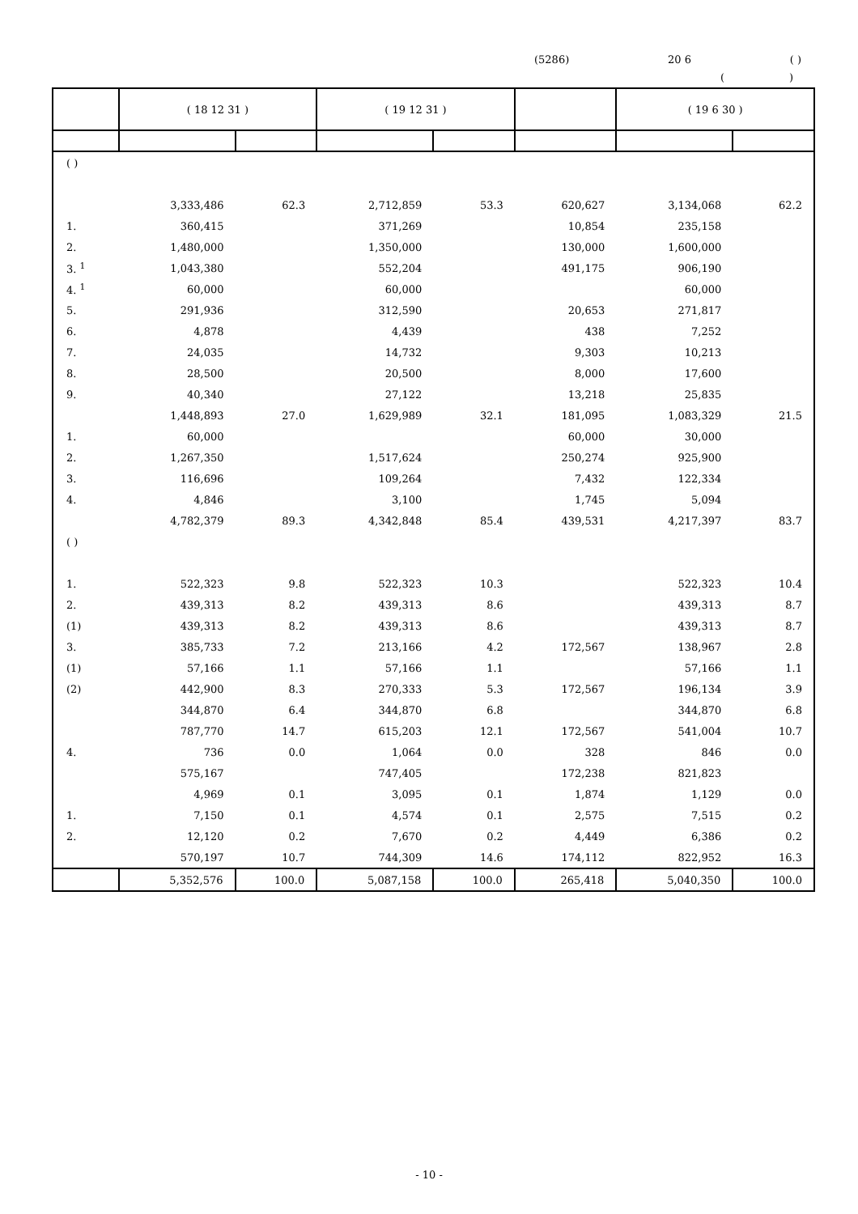(5286) 20 6 ( )
()
| | ( 18 12 31 ) | | ( 19 12 31 ) | | | ( 19 6 30 ) | |
| --- | --- | --- | --- | --- | --- | --- | --- |
| ( ) | | | | | | | |
| | 3,333,486 | 62.3 | 2,712,859 | 53.3 | 620,627 | 3,134,068 | 62.2 |
| 1. | 360,415 | | 371,269 | | 10,854 | 235,158 | |
| 2. | 1,480,000 | | 1,350,000 | | 130,000 | 1,600,000 | |
| 3. <sup>1</sup> | 1,043,380 | | 552,204 | | 491,175 | 906,190 | |
| 4. <sup>1</sup> | 60,000 | | 60,000 | | | 60,000 | |
| 5. | 291,936 | | 312,590 | | 20,653 | 271,817 | |
| 6. | 4,878 | | 4,439 | | 438 | 7,252 | |
| 7. | 24,035 | | 14,732 | | 9,303 | 10,213 | |
| 8. | 28,500 | | 20,500 | | 8,000 | 17,600 | |
| 9. | 40,340 | | 27,122 | | 13,218 | 25,835 | |
| | 1,448,893 | 27.0 | 1,629,989 | 32.1 | 181,095 | 1,083,329 | 21.5 |
| 1. | 60,000 | | | | 60,000 | 30,000 | |
| 2. | 1,267,350 | | 1,517,624 | | 250,274 | 925,900 | |
| 3. | 116,696 | | 109,264 | | 7,432 | 122,334 | |
| 4. | 4,846 | | 3,100 | | 1,745 | 5,094 | |
| | 4,782,379 | 89.3 | 4,342,848 | 85.4 | 439,531 | 4,217,397 | 83.7 |
| ( ) | | | | | | | |
| 1. | 522,323 | 9.8 | 522,323 | 10.3 | | 522,323 | 10.4 |
| 2. | 439,313 | 8.2 | 439,313 | 8.6 | | 439,313 | 8.7 |
| (1) | 439,313 | 8.2 | 439,313 | 8.6 | | 439,313 | 8.7 |
| 3. | 385,733 | 7.2 | 213,166 | 4.2 | 172,567 | 138,967 | 2.8 |
| (1) | 57,166 | 1.1 | 57,166 | 1.1 | | 57,166 | 1.1 |
| (2) | 442,900 | 8.3 | 270,333 | 5.3 | 172,567 | 196,134 | 3.9 |
| | 344,870 | 6.4 | 344,870 | 6.8 | | 344,870 | 6.8 |
| | 787,770 | 14.7 | 615,203 | 12.1 | 172,567 | 541,004 | 10.7 |
| 4. | 736 | 0.0 | 1,064 | 0.0 | 328 | 846 | 0.0 |
| | 575,167 | | 747,405 | | 172,238 | 821,823 | |
| | 4,969 | 0.1 | 3,095 | 0.1 | 1,874 | 1,129 | 0.0 |
| 1. | 7,150 | 0.1 | 4,574 | 0.1 | 2,575 | 7,515 | 0.2 |
| 2. | 12,120 | 0.2 | 7,670 | 0.2 | 4,449 | 6,386 | 0.2 |
| | 570,197 | 10.7 | 744,309 | 14.6 | 174,112 | 822,952 | 16.3 |
| | 5,352,576 | 100.0 | 5,087,158 | 100.0 | 265,418 | 5,040,350 | 100.0 |
- 10 -